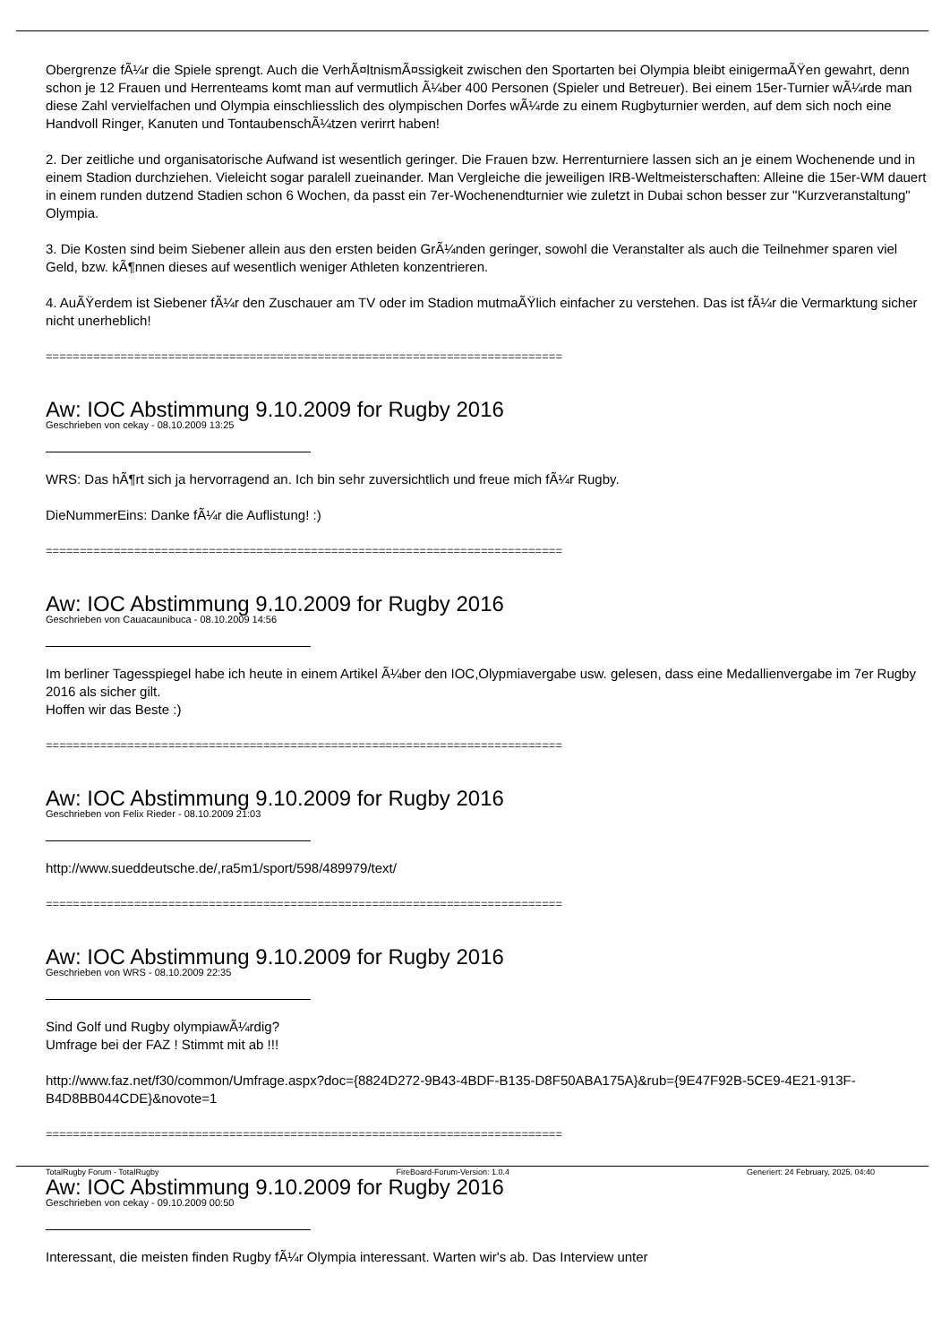Obergrenze fÃ¼r die Spiele sprengt. Auch die VerhÃ¤ltnismÃ¤ssigkeit zwischen den Sportarten bei Olympia bleibt einigermaÃŸen gewahrt, denn schon je 12 Frauen und Herrenteams komt man auf vermutlich Ã¼ber 400 Personen (Spieler und Betreuer). Bei einem 15er-Turnier wÃ¼rde man diese Zahl vervielfachen und Olympia einschliesslich des olympischen Dorfes wÃ¼rde zu einem Rugbyturnier werden, auf dem sich noch eine Handvoll Ringer, Kanuten und TontaubenschÃ¼tzen verirrt haben!
2. Der zeitliche und organisatorische Aufwand ist wesentlich geringer. Die Frauen bzw. Herrenturniere lassen sich an je einem Wochenende und in einem Stadion durchziehen. Vieleicht sogar paralell zueinander. Man Vergleiche die jeweiligen IRB-Weltmeisterschaften: Alleine die 15er-WM dauert in einem runden dutzend Stadien schon 6 Wochen, da passt ein 7er-Wochenendturnier wie zuletzt in Dubai schon besser zur "Kurzveranstaltung" Olympia.
3. Die Kosten sind beim Siebener allein aus den ersten beiden GrÃ¼nden geringer, sowohl die Veranstalter als auch die Teilnehmer sparen viel Geld, bzw. kÃ¶nnen dieses auf wesentlich weniger Athleten konzentrieren.
4. AuÃŸerdem ist Siebener fÃ¼r den Zuschauer am TV oder im Stadion mutmaÃŸlich einfacher zu verstehen. Das ist fÃ¼r die Vermarktung sicher nicht unerheblich!
============================================================================
Aw: IOC Abstimmung 9.10.2009 for Rugby 2016
Geschrieben von cekay - 08.10.2009 13:25
WRS: Das hÃ¶rt sich ja hervorragend an. Ich bin sehr zuversichtlich und freue mich fÃ¼r Rugby.
DieNummerEins: Danke fÃ¼r die Auflistung! :)
============================================================================
Aw: IOC Abstimmung 9.10.2009 for Rugby 2016
Geschrieben von Cauacaunibuca - 08.10.2009 14:56
Im berliner Tagesspiegel habe ich heute in einem Artikel Ã¼ber den IOC,Olypmiavergabe usw. gelesen, dass eine Medallienvergabe im 7er Rugby 2016 als sicher gilt.
Hoffen wir das Beste :)
============================================================================
Aw: IOC Abstimmung 9.10.2009 for Rugby 2016
Geschrieben von Felix Rieder - 08.10.2009 21:03
http://www.sueddeutsche.de/,ra5m1/sport/598/489979/text/
============================================================================
Aw: IOC Abstimmung 9.10.2009 for Rugby 2016
Geschrieben von WRS - 08.10.2009 22:35
Sind Golf und Rugby olympiawÃ¼rdig?
Umfrage bei der FAZ ! Stimmt mit ab !!!
http://www.faz.net/f30/common/Umfrage.aspx?doc={8824D272-9B43-4BDF-B135-D8F50ABA175A}&rub={9E47F92B-5CE9-4E21-913F-B4D8BB044CDE}&novote=1
============================================================================
Aw: IOC Abstimmung 9.10.2009 for Rugby 2016
Geschrieben von cekay - 09.10.2009 00:50
Interessant, die meisten finden Rugby fÃ¼r Olympia interessant. Warten wir's ab. Das Interview unter
TotalRugby Forum - TotalRugby FireBoard-Forum-Version: 1.0.4 Generiert: 24 February, 2025, 04:40